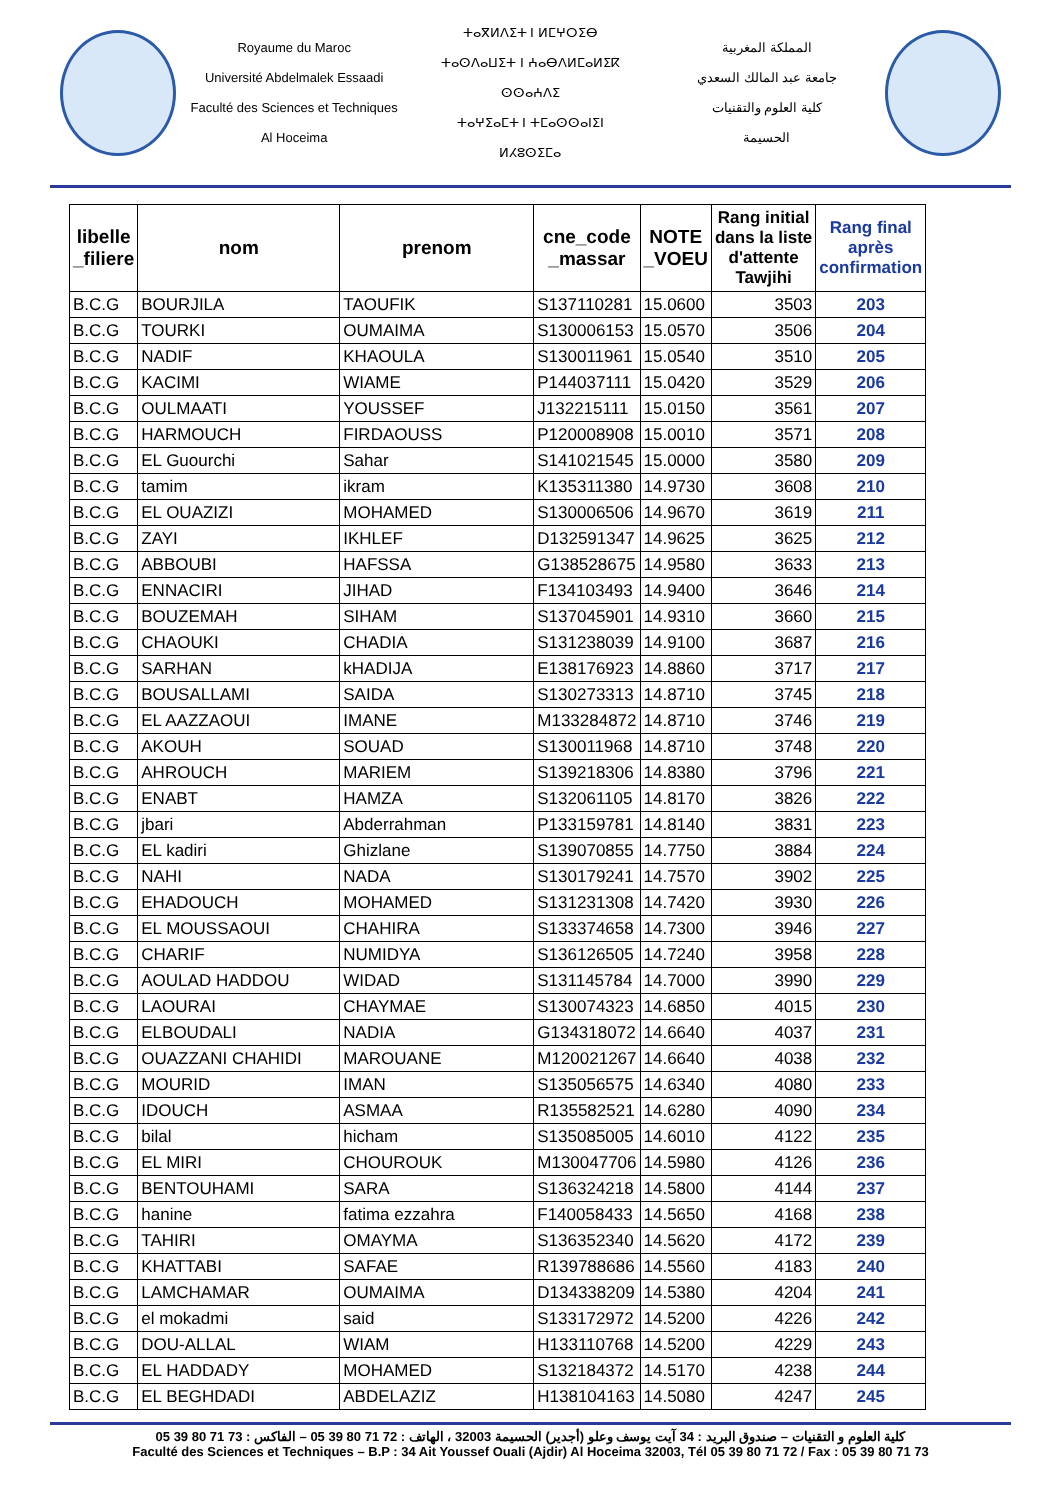Royaume du Maroc
Université Abdelmalek Essaadi
Faculté des Sciences et Techniques
Al Hoceima
ⵜⴰⴳⵍⴷⵉⵜ ⵏ ⵍⵎⵖⵔⵉⴱ
ⵜⴰⵙⴷⴰⵡⵉⵜ ⵏ ⵄⴰⴱⴷⵍⵎⴰⵍⵉⴽ ⵙⵙⴰⵄⴷⵉ
ⵜⴰⵖⵉⴰⵎⵜ ⵏ ⵜⵎⴰⵙⵙⴰⵏⵉⵏ
ⵍⵃⵓⵙⵉⵎⴰ
المملكة المغربية
جامعة عبد المالك السعدي
كلية العلوم والتقنيات
الحسيمة
| libelle _filiere | nom | prenom | cne_code _massar | NOTE _VOEU | Rang initial dans la liste d'attente Tawjihi | Rang final après confirmation |
| --- | --- | --- | --- | --- | --- | --- |
| B.C.G | BOURJILA | TAOUFIK | S137110281 | 15.0600 | 3503 | 203 |
| B.C.G | TOURKI | OUMAIMA | S130006153 | 15.0570 | 3506 | 204 |
| B.C.G | NADIF | KHAOULA | S130011961 | 15.0540 | 3510 | 205 |
| B.C.G | KACIMI | WIAME | P144037111 | 15.0420 | 3529 | 206 |
| B.C.G | OULMAATI | YOUSSEF | J132215111 | 15.0150 | 3561 | 207 |
| B.C.G | HARMOUCH | FIRDAOUSS | P120008908 | 15.0010 | 3571 | 208 |
| B.C.G | EL Guourchi | Sahar | S141021545 | 15.0000 | 3580 | 209 |
| B.C.G | tamim | ikram | K135311380 | 14.9730 | 3608 | 210 |
| B.C.G | EL OUAZIZI | MOHAMED | S130006506 | 14.9670 | 3619 | 211 |
| B.C.G | ZAYI | IKHLEF | D132591347 | 14.9625 | 3625 | 212 |
| B.C.G | ABBOUBI | HAFSSA | G138528675 | 14.9580 | 3633 | 213 |
| B.C.G | ENNACIRI | JIHAD | F134103493 | 14.9400 | 3646 | 214 |
| B.C.G | BOUZEMAH | SIHAM | S137045901 | 14.9310 | 3660 | 215 |
| B.C.G | CHAOUKI | CHADIA | S131238039 | 14.9100 | 3687 | 216 |
| B.C.G | SARHAN | kHADIJA | E138176923 | 14.8860 | 3717 | 217 |
| B.C.G | BOUSALLAMI | SAIDA | S130273313 | 14.8710 | 3745 | 218 |
| B.C.G | EL AAZZAOUI | IMANE | M133284872 | 14.8710 | 3746 | 219 |
| B.C.G | AKOUH | SOUAD | S130011968 | 14.8710 | 3748 | 220 |
| B.C.G | AHROUCH | MARIEM | S139218306 | 14.8380 | 3796 | 221 |
| B.C.G | ENABT | HAMZA | S132061105 | 14.8170 | 3826 | 222 |
| B.C.G | jbari | Abderrahman | P133159781 | 14.8140 | 3831 | 223 |
| B.C.G | EL kadiri | Ghizlane | S139070855 | 14.7750 | 3884 | 224 |
| B.C.G | NAHI | NADA | S130179241 | 14.7570 | 3902 | 225 |
| B.C.G | EHADOUCH | MOHAMED | S131231308 | 14.7420 | 3930 | 226 |
| B.C.G | EL MOUSSAOUI | CHAHIRA | S133374658 | 14.7300 | 3946 | 227 |
| B.C.G | CHARIF | NUMIDYA | S136126505 | 14.7240 | 3958 | 228 |
| B.C.G | AOULAD HADDOU | WIDAD | S131145784 | 14.7000 | 3990 | 229 |
| B.C.G | LAOURAI | CHAYMAE | S130074323 | 14.6850 | 4015 | 230 |
| B.C.G | ELBOUDALI | NADIA | G134318072 | 14.6640 | 4037 | 231 |
| B.C.G | OUAZZANI CHAHIDI | MAROUANE | M120021267 | 14.6640 | 4038 | 232 |
| B.C.G | MOURID | IMAN | S135056575 | 14.6340 | 4080 | 233 |
| B.C.G | IDOUCH | ASMAA | R135582521 | 14.6280 | 4090 | 234 |
| B.C.G | bilal | hicham | S135085005 | 14.6010 | 4122 | 235 |
| B.C.G | EL MIRI | CHOUROUK | M130047706 | 14.5980 | 4126 | 236 |
| B.C.G | BENTOUHAMI | SARA | S136324218 | 14.5800 | 4144 | 237 |
| B.C.G | hanine | fatima ezzahra | F140058433 | 14.5650 | 4168 | 238 |
| B.C.G | TAHIRI | OMAYMA | S136352340 | 14.5620 | 4172 | 239 |
| B.C.G | KHATTABI | SAFAE | R139788686 | 14.5560 | 4183 | 240 |
| B.C.G | LAMCHAMAR | OUMAIMA | D134338209 | 14.5380 | 4204 | 241 |
| B.C.G | el mokadmi | said | S133172972 | 14.5200 | 4226 | 242 |
| B.C.G | DOU-ALLAL | WIAM | H133110768 | 14.5200 | 4229 | 243 |
| B.C.G | EL HADDADY | MOHAMED | S132184372 | 14.5170 | 4238 | 244 |
| B.C.G | EL BEGHDADI | ABDELAZIZ | H138104163 | 14.5080 | 4247 | 245 |
كلية العلوم و التقنيات – صندوق البريد : 34 آيت يوسف وعلو (أجدير) الحسيمة 32003 ، الهاتف : 72 71 80 39 05 – الفاكس : 73 71 80 39 05
Faculté des Sciences et Techniques – B.P : 34 Ait Youssef Ouali (Ajdir) Al Hoceima 32003, Tél 05 39 80 71 72 / Fax : 05 39 80 71 73